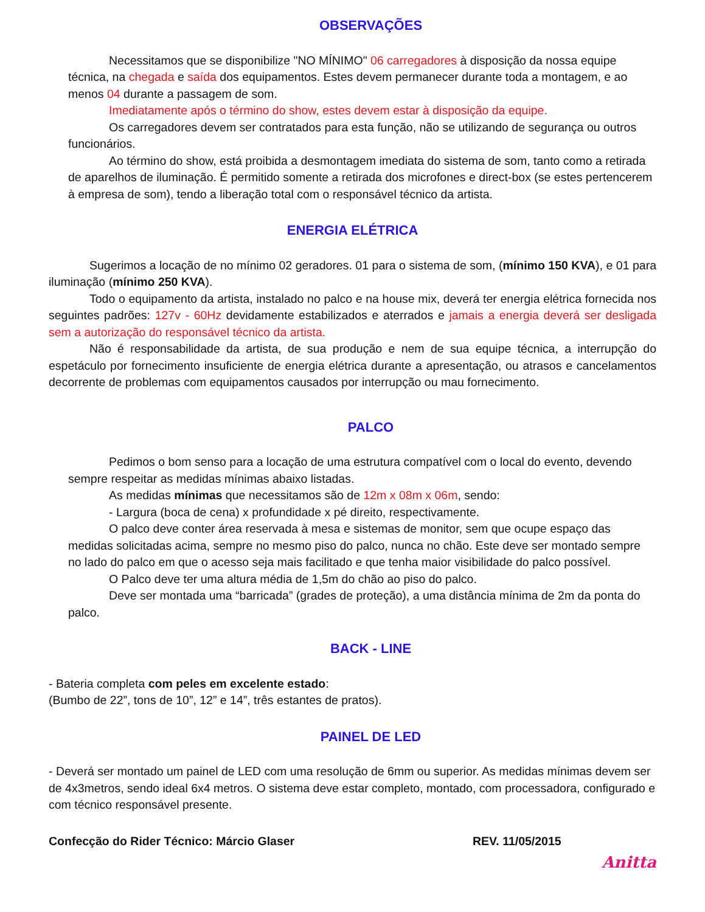OBSERVAÇÕES
Necessitamos que se disponibilize "NO MÍNIMO" 06 carregadores à disposição da nossa equipe técnica, na chegada e saída dos equipamentos. Estes devem permanecer durante toda a montagem, e ao menos 04 durante a passagem de som.
Imediatamente após o término do show, estes devem estar à disposição da equipe.
Os carregadores devem ser contratados para esta função, não se utilizando de segurança ou outros funcionários.
Ao término do show, está proibida a desmontagem imediata do sistema de som, tanto como a retirada de aparelhos de iluminação. É permitido somente a retirada dos microfones e direct-box (se estes pertencerem à empresa de som), tendo a liberação total com o responsável técnico da artista.
ENERGIA ELÉTRICA
Sugerimos a locação de no mínimo 02 geradores. 01 para o sistema de som, (mínimo 150 KVA), e 01 para iluminação (mínimo 250 KVA).
Todo o equipamento da artista, instalado no palco e na house mix, deverá ter energia elétrica fornecida nos seguintes padrões: 127v - 60Hz devidamente estabilizados e aterrados e jamais a energia deverá ser desligada sem a autorização do responsável técnico da artista.
Não é responsabilidade da artista, de sua produção e nem de sua equipe técnica, a interrupção do espetáculo por fornecimento insuficiente de energia elétrica durante a apresentação, ou atrasos e cancelamentos decorrente de problemas com equipamentos causados por interrupção ou mau fornecimento.
PALCO
Pedimos o bom senso para a locação de uma estrutura compatível com o local do evento, devendo sempre respeitar as medidas mínimas abaixo listadas.
As medidas mínimas que necessitamos são de 12m x 08m x 06m, sendo:
- Largura (boca de cena) x profundidade x pé direito, respectivamente.
O palco deve conter área reservada à mesa e sistemas de monitor, sem que ocupe espaço das medidas solicitadas acima, sempre no mesmo piso do palco, nunca no chão. Este deve ser montado sempre no lado do palco em que o acesso seja mais facilitado e que tenha maior visibilidade do palco possível.
O Palco deve ter uma altura média de 1,5m do chão ao piso do palco.
Deve ser montada uma “barricada” (grades de proteção), a uma distância mínima de 2m da ponta do palco.
BACK - LINE
- Bateria completa com peles em excelente estado:
(Bumbo de 22”, tons de 10”, 12” e 14”, três estantes de pratos).
PAINEL DE LED
- Deverá ser montado um painel de LED com uma resolução de 6mm ou superior. As medidas mínimas devem ser de 4x3metros, sendo ideal 6x4 metros. O sistema deve estar completo, montado, com processadora, configurado e com técnico responsável presente.
Confecção do Rider Técnico: Márcio Glaser REV. 11/05/2015
Anitta